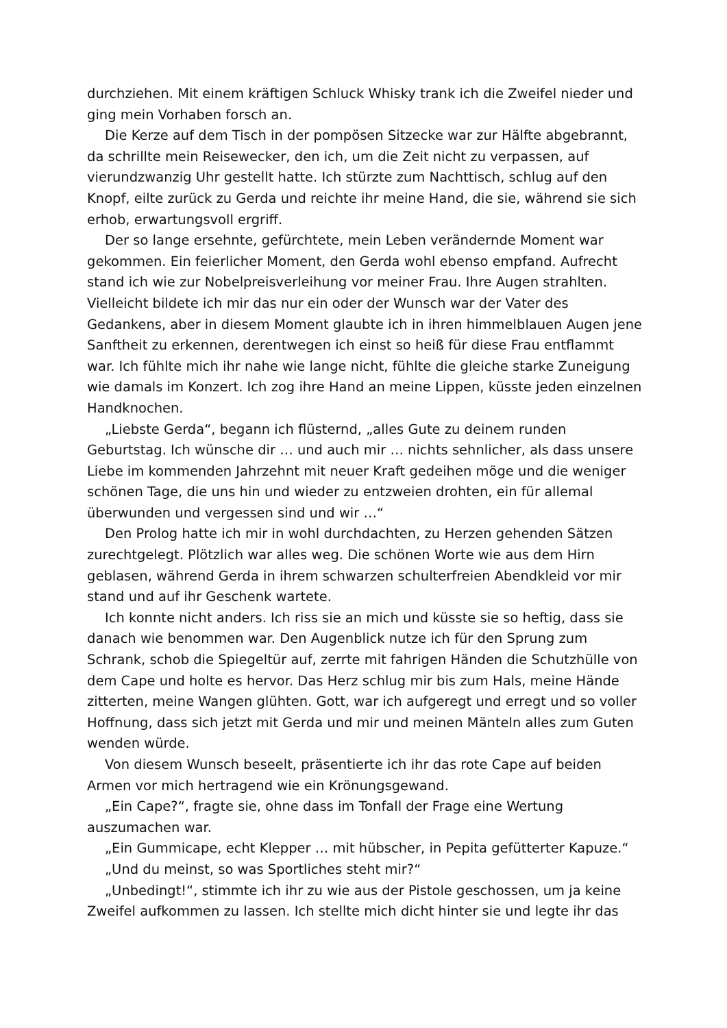durchziehen. Mit einem kräftigen Schluck Whisky trank ich die Zweifel nieder und ging mein Vorhaben forsch an.
Die Kerze auf dem Tisch in der pompösen Sitzecke war zur Hälfte abgebrannt, da schrillte mein Reisewecker, den ich, um die Zeit nicht zu verpassen, auf vierundzwanzig Uhr gestellt hatte. Ich stürzte zum Nachttisch, schlug auf den Knopf, eilte zurück zu Gerda und reichte ihr meine Hand, die sie, während sie sich erhob, erwartungsvoll ergriff.
Der so lange ersehnte, gefürchtete, mein Leben verändernde Moment war gekommen. Ein feierlicher Moment, den Gerda wohl ebenso empfand. Aufrecht stand ich wie zur Nobelpreisverleihung vor meiner Frau. Ihre Augen strahlten. Vielleicht bildete ich mir das nur ein oder der Wunsch war der Vater des Gedankens, aber in diesem Moment glaubte ich in ihren himmelblauen Augen jene Sanftheit zu erkennen, derentwegen ich einst so heiß für diese Frau entflammt war. Ich fühlte mich ihr nahe wie lange nicht, fühlte die gleiche starke Zuneigung wie damals im Konzert. Ich zog ihre Hand an meine Lippen, küsste jeden einzelnen Handknochen.
„Liebste Gerda“, begann ich flüsternd, „alles Gute zu deinem runden Geburtstag. Ich wünsche dir … und auch mir … nichts sehnlicher, als dass unsere Liebe im kommenden Jahrzehnt mit neuer Kraft gedeihen möge und die weniger schönen Tage, die uns hin und wieder zu entzweien drohten, ein für allemal überwunden und vergessen sind und wir …“
Den Prolog hatte ich mir in wohl durchdachten, zu Herzen gehenden Sätzen zurechtgelegt. Plötzlich war alles weg. Die schönen Worte wie aus dem Hirn geblasen, während Gerda in ihrem schwarzen schulterfreien Abendkleid vor mir stand und auf ihr Geschenk wartete.
Ich konnte nicht anders. Ich riss sie an mich und küsste sie so heftig, dass sie danach wie benommen war. Den Augenblick nutze ich für den Sprung zum Schrank, schob die Spiegeltür auf, zerrte mit fahrigen Händen die Schutzhülle von dem Cape und holte es hervor. Das Herz schlug mir bis zum Hals, meine Hände zitterten, meine Wangen glühten. Gott, war ich aufgeregt und erregt und so voller Hoffnung, dass sich jetzt mit Gerda und mir und meinen Mänteln alles zum Guten wenden würde.
Von diesem Wunsch beseelt, präsentierte ich ihr das rote Cape auf beiden Armen vor mich hertragend wie ein Krönungsgewand.
„Ein Cape?“, fragte sie, ohne dass im Tonfall der Frage eine Wertung auszumachen war.
„Ein Gummicape, echt Klepper … mit hübscher, in Pepita gefütterter Kapuze.“
„Und du meinst, so was Sportliches steht mir?“
„Unbedingt!“, stimmte ich ihr zu wie aus der Pistole geschossen, um ja keine Zweifel aufkommen zu lassen. Ich stellte mich dicht hinter sie und legte ihr das